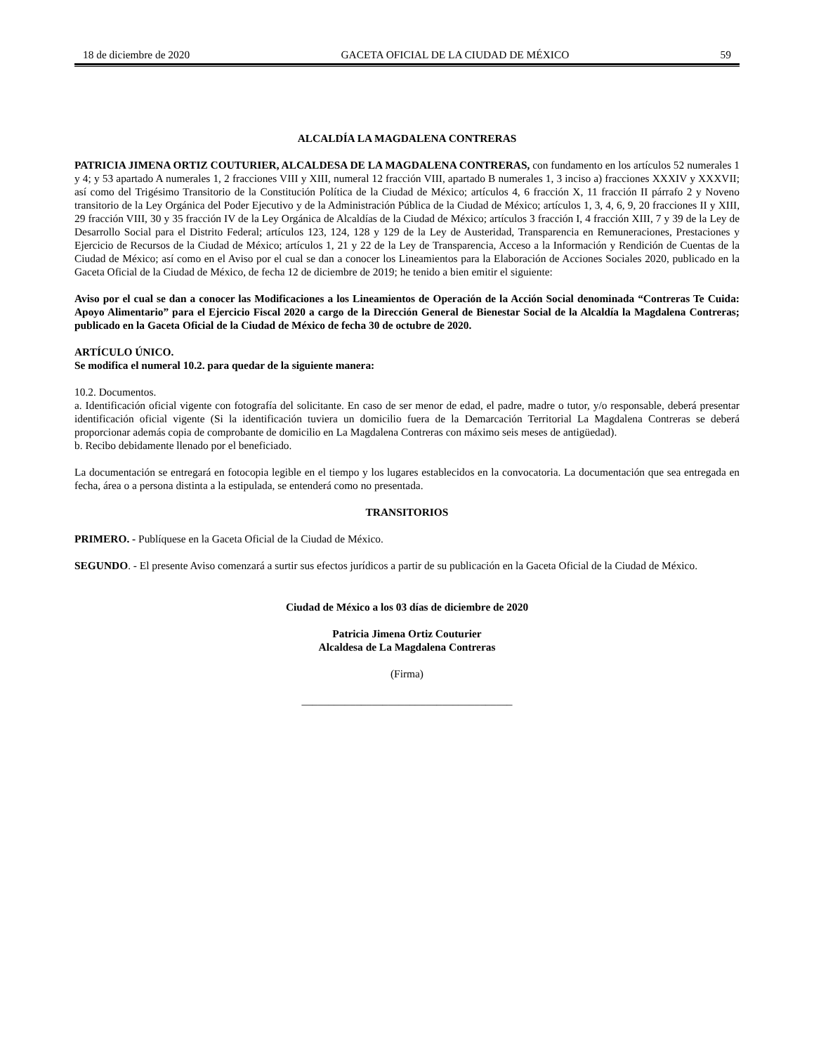18 de diciembre de 2020 GACETA OFICIAL DE LA CIUDAD DE MÉXICO 59
ALCALDÍA LA MAGDALENA CONTRERAS
PATRICIA JIMENA ORTIZ COUTURIER, ALCALDESA DE LA MAGDALENA CONTRERAS, con fundamento en los artículos 52 numerales 1 y 4; y 53 apartado A numerales 1, 2 fracciones VIII y XIII, numeral 12 fracción VIII, apartado B numerales 1, 3 inciso a) fracciones XXXIV y XXXVII; así como del Trigésimo Transitorio de la Constitución Política de la Ciudad de México; artículos 4, 6 fracción X, 11 fracción II párrafo 2 y Noveno transitorio de la Ley Orgánica del Poder Ejecutivo y de la Administración Pública de la Ciudad de México; artículos 1, 3, 4, 6, 9, 20 fracciones II y XIII, 29 fracción VIII, 30 y 35 fracción IV de la Ley Orgánica de Alcaldías de la Ciudad de México; artículos 3 fracción I, 4 fracción XIII, 7 y 39 de la Ley de Desarrollo Social para el Distrito Federal; artículos 123, 124, 128 y 129 de la Ley de Austeridad, Transparencia en Remuneraciones, Prestaciones y Ejercicio de Recursos de la Ciudad de México; artículos 1, 21 y 22 de la Ley de Transparencia, Acceso a la Información y Rendición de Cuentas de la Ciudad de México; así como en el Aviso por el cual se dan a conocer los Lineamientos para la Elaboración de Acciones Sociales 2020, publicado en la Gaceta Oficial de la Ciudad de México, de fecha 12 de diciembre de 2019; he tenido a bien emitir el siguiente:
Aviso por el cual se dan a conocer las Modificaciones a los Lineamientos de Operación de la Acción Social denominada “Contreras Te Cuida: Apoyo Alimentario” para el Ejercicio Fiscal 2020 a cargo de la Dirección General de Bienestar Social de la Alcaldía la Magdalena Contreras; publicado en la Gaceta Oficial de la Ciudad de México de fecha 30 de octubre de 2020.
ARTÍCULO ÚNICO.
Se modifica el numeral 10.2. para quedar de la siguiente manera:
10.2. Documentos.
a. Identificación oficial vigente con fotografía del solicitante. En caso de ser menor de edad, el padre, madre o tutor, y/o responsable, deberá presentar identificación oficial vigente (Si la identificación tuviera un domicilio fuera de la Demarcación Territorial La Magdalena Contreras se deberá proporcionar además copia de comprobante de domicilio en La Magdalena Contreras con máximo seis meses de antigüedad).
b. Recibo debidamente llenado por el beneficiado.
La documentación se entregará en fotocopia legible en el tiempo y los lugares establecidos en la convocatoria. La documentación que sea entregada en fecha, área o a persona distinta a la estipulada, se entenderá como no presentada.
TRANSITORIOS
PRIMERO. - Publíquese en la Gaceta Oficial de la Ciudad de México.
SEGUNDO. - El presente Aviso comenzará a surtir sus efectos jurídicos a partir de su publicación en la Gaceta Oficial de la Ciudad de México.
Ciudad de México a los 03 días de diciembre de 2020
Patricia Jimena Ortiz Couturier
Alcaldesa de La Magdalena Contreras
(Firma)
_______________________________________